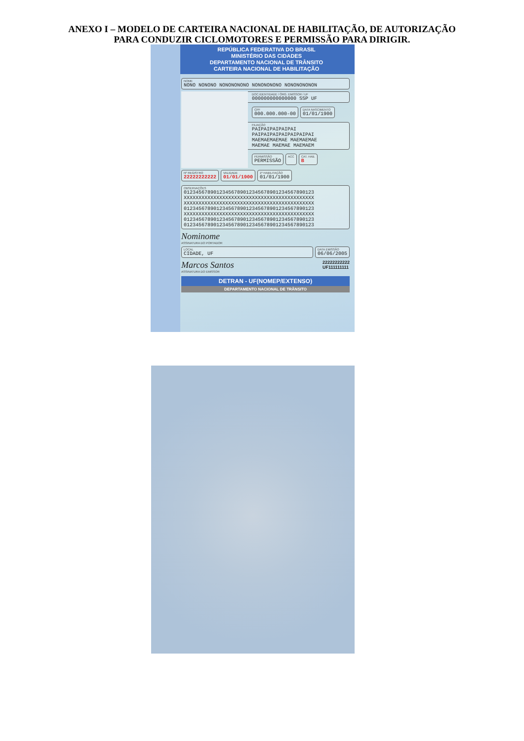ANEXO I – MODELO DE CARTEIRA NACIONAL DE HABILITAÇÃO, DE AUTORIZAÇÃO
PARA CONDUZIR CICLOMOTORES E PERMISSÃO PARA DIRIGIR.
REPÚBLICA FEDERATIVA DO BRASIL
MINISTÉRIO DAS CIDADES
DEPARTAMENTO NACIONAL DE TRÂNSITO
CARTEIRA NACIONAL DE HABILITAÇÃO
NOME
NONO NONONO NONONONONO NONONONONO NONONONONON
DOC.IDENTIDADE / ÓRG. EMISSOR / UF
000000000000000 SSP UF
CPF
000.000.000-00
DATA NASCIMENTO
01/01/1900
FILIAÇÃO
PAIPAIPAIPAIPAI
PAIPAIPAIPAIPAIPAIPAI
MAEMAEMAEMAE MAEMAEMAE
MAEMAE MAEMAE MAEMAEM
PERMISSÃO
PERMISSÃO
ACC CAT. HAB.
B
Nº REGISTRO
22222222222
VALIDADE
01/01/1900
1ª HABILITAÇÃO
01/01/1900
OBSERVAÇÕES
01234567890123456789012345678901234567890123
XXXXXXXXXXXXXXXXXXXXXXXXXXXXXXXXXXXXXXXXXXXX
XXXXXXXXXXXXXXXXXXXXXXXXXXXXXXXXXXXXXXXXXXXX
01234567890123456789012345678901234567890123
XXXXXXXXXXXXXXXXXXXXXXXXXXXXXXXXXXXXXXXXXXXX
01234567890123456789012345678901234567890123
01234567890123456789012345678901234567890123
Nominome
ASSINATURA DO PORTADOR
LOCAL
CIDADE, UF
DATA EMISSÃO
06/06/2005
Marcos Santos
ASSINATURA DO EMISSOR
22222222222
UF111111111
DETRAN - UF(NOMEP/EXTENSO)
DEPARTAMENTO NACIONAL DE TRÂNSITO